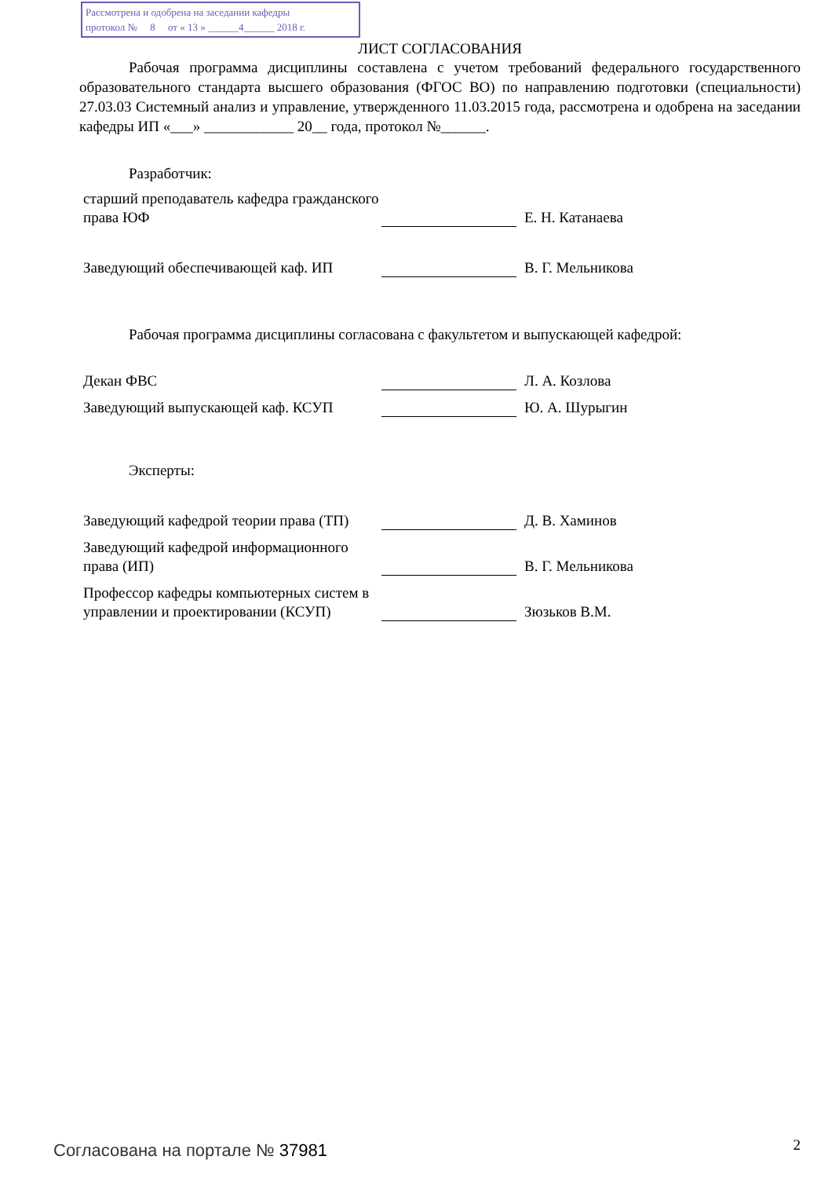Рассмотрена и одобрена на заседании кафедры
протокол № 8 от « 13 » ______4______ 2018 г.
ЛИСТ СОГЛАСОВАНИЯ
Рабочая программа дисциплины составлена с учетом требований федерального государственного образовательного стандарта высшего образования (ФГОС ВО) по направлению подготовки (специальности) 27.03.03 Системный анализ и управление, утвержденного 11.03.2015 года, рассмотрена и одобрена на заседании кафедры ИП «___» ____________ 20__ года, протокол №______.
Разработчик:
старший преподаватель кафедра гражданского права ЮФ
Е. Н. Катанаева
Заведующий обеспечивающей каф. ИП
В. Г. Мельникова
Рабочая программа дисциплины согласована с факультетом и выпускающей кафедрой:
Декан ФВС
Л. А. Козлова
Заведующий выпускающей каф. КСУП
Ю. А. Шурыгин
Эксперты:
Заведующий кафедрой теории права (ТП)
Д. В. Хаминов
Заведующий кафедрой информационного права (ИП)
В. Г. Мельникова
Профессор кафедры компьютерных систем в управлении и проектировании (КСУП)
Зюзьков В.М.
Согласована на портале № 37981 2